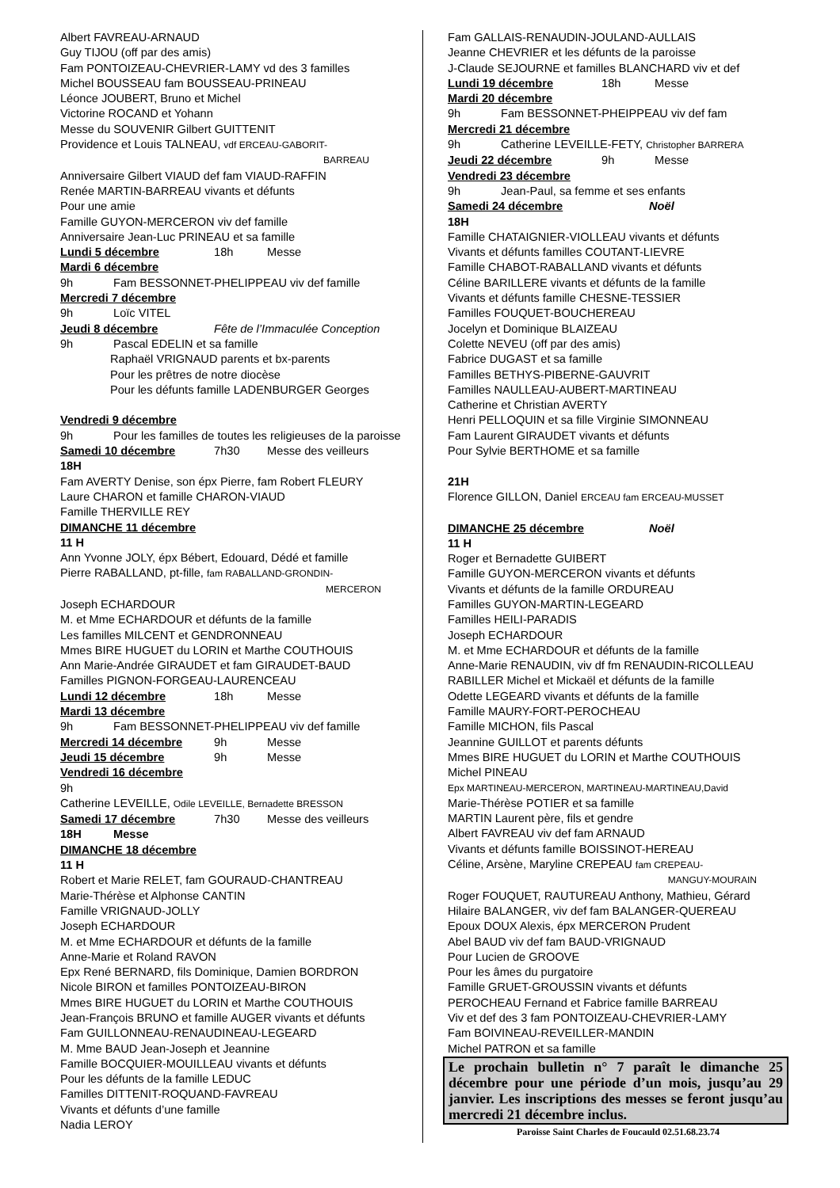Albert FAVREAU-ARNAUD
Guy TIJOU (off par des amis)
Fam PONTOIZEAU-CHEVRIER-LAMY vd des 3 familles
Michel BOUSSEAU fam BOUSSEAU-PRINEAU
Léonce JOUBERT, Bruno et Michel
Victorine ROCAND et Yohann
Messe du SOUVENIR Gilbert GUITTENIT
Providence et Louis TALNEAU, vdf ERCEAU-GABORIT-
BARREAU
Anniversaire Gilbert VIAUD def fam VIAUD-RAFFIN
Renée MARTIN-BARREAU vivants et défunts
Pour une amie
Famille GUYON-MERCERON viv def famille
Anniversaire Jean-Luc PRINEAU et sa famille
Lundi 5 décembre 18h Messe
Mardi 6 décembre
9h Fam BESSONNET-PHELIPPEAU viv def famille
Mercredi 7 décembre
9h Loïc VITEL
Jeudi 8 décembre Fête de l’Immaculée Conception
9h Pascal EDELIN et sa famille
Raphaël VRIGNAUD parents et bx-parents
Pour les prêtres de notre diocèse
Pour les défunts famille LADENBURGER Georges
Vendredi 9 décembre
9h Pour les familles de toutes les religieuses de la paroisse
Samedi 10 décembre 7h30 Messe des veilleurs
18H
Fam AVERTY Denise, son épx Pierre, fam Robert FLEURY
Laure CHARON et famille CHARON-VIAUD
Famille THERVILLE REY
DIMANCHE 11 décembre
11 H
Ann Yvonne JOLY, épx Bébert, Edouard, Dédé et famille
Pierre RABALLAND, pt-fille, fam RABALLAND-GRONDIN-
MERCERON
Joseph ECHARDOUR
M. et Mme ECHARDOUR et défunts de la famille
Les familles MILCENT et GENDRONNEAU
Mmes BIRE HUGUET du LORIN et Marthe COUTHOUIS
Ann Marie-Andrée GIRAUDET et fam GIRAUDET-BAUD
Familles PIGNON-FORGEAU-LAURENCEAU
Lundi 12 décembre 18h Messe
Mardi 13 décembre
9h Fam BESSONNET-PHELIPPEAU viv def famille
Mercredi 14 décembre 9h Messe
Jeudi 15 décembre 9h Messe
Vendredi 16 décembre
9h
Catherine LEVEILLE, Odile LEVEILLE, Bernadette BRESSON
Samedi 17 décembre 7h30 Messe des veilleurs
18H Messe
DIMANCHE 18 décembre
11 H
Robert et Marie RELET, fam GOURAUD-CHANTREAU
Marie-Thérèse et Alphonse CANTIN
Famille VRIGNAUD-JOLLY
Joseph ECHARDOUR
M. et Mme ECHARDOUR et défunts de la famille
Anne-Marie et Roland RAVON
Epx René BERNARD, fils Dominique, Damien BORDRON
Nicole BIRON et familles PONTOIZEAU-BIRON
Mmes BIRE HUGUET du LORIN et Marthe COUTHOUIS
Jean-François BRUNO et famille AUGER vivants et défunts
Fam GUILLONNEAU-RENAUDINEAU-LEGEARD
M. Mme BAUD Jean-Joseph et Jeannine
Famille BOCQUIER-MOUILLEAU vivants et défunts
Pour les défunts de la famille LEDUC
Familles DITTENIT-ROQUAND-FAVREAU
Vivants et défunts d’une famille
Nadia LEROY
Fam GALLAIS-RENAUDIN-JOULAND-AULLAIS
Jeanne CHEVRIER et les défunts de la paroisse
J-Claude SEJOURNE et familles BLANCHARD viv et def
Lundi 19 décembre 18h Messe
Mardi 20 décembre
9h Fam BESSONNET-PHEIPPEAU viv def fam
Mercredi 21 décembre
9h Catherine LEVEILLE-FETY, Christopher BARRERA
Jeudi 22 décembre 9h Messe
Vendredi 23 décembre
9h Jean-Paul, sa femme et ses enfants
Samedi 24 décembre Noël
18H
Famille CHATAIGNIER-VIOLLEAU vivants et défunts
Vivants et défunts familles COUTANT-LIEVRE
Famille CHABOT-RABALLAND vivants et défunts
Céline BARILLERE vivants et défunts de la famille
Vivants et défunts famille CHESNE-TESSIER
Familles FOUQUET-BOUCHEREAU
Jocelyn et Dominique BLAIZEAU
Colette NEVEU (off par des amis)
Fabrice DUGAST et sa famille
Familles BETHYS-PIBERNE-GAUVRIT
Familles NAULLEAU-AUBERT-MARTINEAU
Catherine et Christian AVERTY
Henri PELLOQUIN et sa fille Virginie SIMONNEAU
Fam Laurent GIRAUDET vivants et défunts
Pour Sylvie BERTHOME et sa famille
21H
Florence GILLON, Daniel ERCEAU fam ERCEAU-MUSSET
DIMANCHE 25 décembre Noël
11 H
Roger et Bernadette GUIBERT
Famille GUYON-MERCERON vivants et défunts
Vivants et défunts de la famille ORDUREAU
Familles GUYON-MARTIN-LEGEARD
Familles HEILI-PARADIS
Joseph ECHARDOUR
M. et Mme ECHARDOUR et défunts de la famille
Anne-Marie RENAUDIN, viv df fm RENAUDIN-RICOLLEAU
RABILLER Michel et Mickaël et défunts de la famille
Odette LEGEARD vivants et défunts de la famille
Famille MAURY-FORT-PEROCHEAU
Famille MICHON, fils Pascal
Jeannine GUILLOT et parents défunts
Mmes BIRE HUGUET du LORIN et Marthe COUTHOUIS
Michel PINEAU
Epx MARTINEAU-MERCERON, MARTINEAU-MARTINEAU,David
Marie-Thérèse POTIER et sa famille
MARTIN Laurent père, fils et gendre
Albert FAVREAU viv def fam ARNAUD
Vivants et défunts famille BOISSINOT-HEREAU
Céline, Arsène, Maryline CREPEAU fam CREPEAU-
MANGUY-MOURAIN
Roger FOUQUET, RAUTUREAU Anthony, Mathieu, Gérard
Hilaire BALANGER, viv def fam BALANGER-QUEREAU
Epoux DOUX Alexis, épx MERCERON Prudent
Abel BAUD viv def fam BAUD-VRIGNAUD
Pour Lucien de GROOVE
Pour les âmes du purgatoire
Famille GRUET-GROUSSIN vivants et défunts
PEROCHEAU Fernand et Fabrice famille BARREAU
Viv et def des 3 fam PONTOIZEAU-CHEVRIER-LAMY
Fam BOIVINEAU-REVEILLER-MANDIN
Michel PATRON et sa famille
Le prochain bulletin n° 7 paraît le dimanche 25 décembre pour une période d’un mois, jusqu’au 29 janvier. Les inscriptions des messes se feront jusqu’au mercredi 21 décembre inclus.
Paroisse Saint Charles de Foucauld 02.51.68.23.74